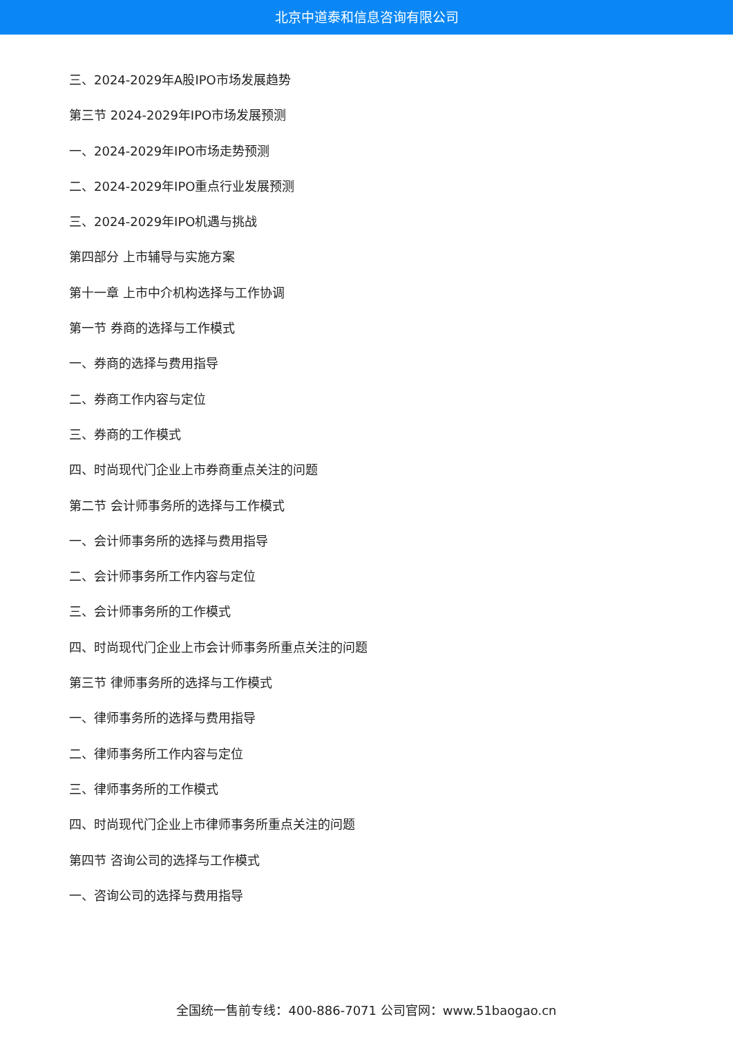北京中道泰和信息咨询有限公司
三、2024-2029年A股IPO市场发展趋势
第三节 2024-2029年IPO市场发展预测
一、2024-2029年IPO市场走势预测
二、2024-2029年IPO重点行业发展预测
三、2024-2029年IPO机遇与挑战
第四部分 上市辅导与实施方案
第十一章 上市中介机构选择与工作协调
第一节 券商的选择与工作模式
一、券商的选择与费用指导
二、券商工作内容与定位
三、券商的工作模式
四、时尚现代门企业上市券商重点关注的问题
第二节 会计师事务所的选择与工作模式
一、会计师事务所的选择与费用指导
二、会计师事务所工作内容与定位
三、会计师事务所的工作模式
四、时尚现代门企业上市会计师事务所重点关注的问题
第三节 律师事务所的选择与工作模式
一、律师事务所的选择与费用指导
二、律师事务所工作内容与定位
三、律师事务所的工作模式
四、时尚现代门企业上市律师事务所重点关注的问题
第四节 咨询公司的选择与工作模式
一、咨询公司的选择与费用指导
全国统一售前专线：400-886-7071 公司官网：www.51baogao.cn